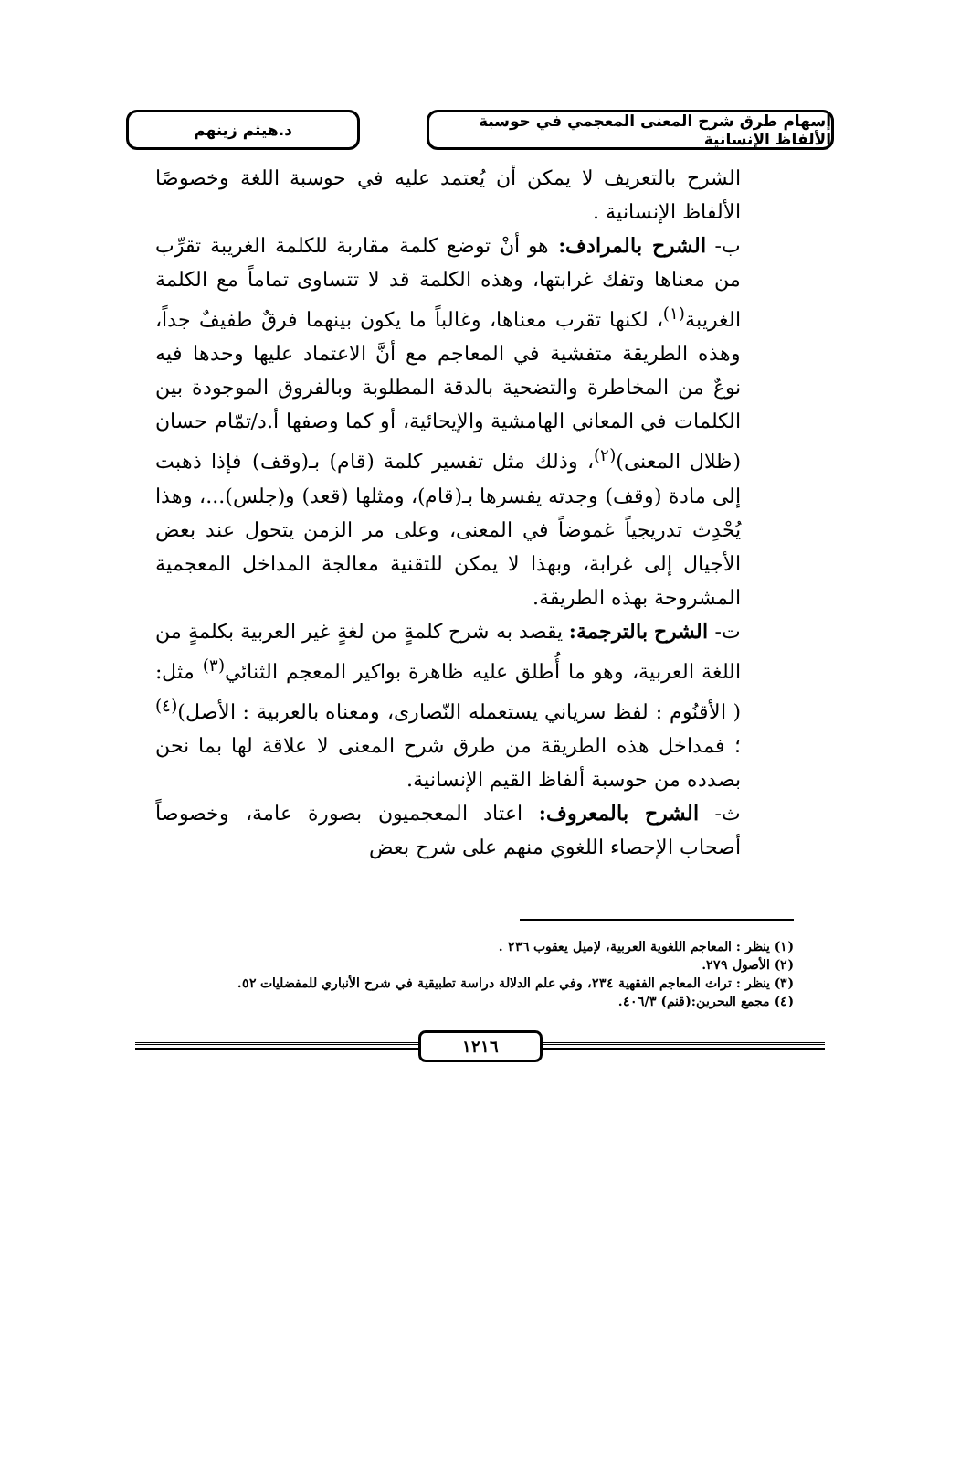إسهام طرق شرح المعنى المعجمي في حوسبة الألفاظ الإنسانية
د.هيثم زينهم
الشرح بالتعريف لا يمكن أن يُعتمد عليه في حوسبة اللغة وخصوصًا الألفاظ الإنسانية .
ب- الشرح بالمرادف: هو أنْ توضع كلمة مقاربة للكلمة الغريبة تقرِّب من معناها وتفك غرابتها، وهذه الكلمة قد لا تتساوى تماماً مع الكلمة الغريبة<sup>(١)</sup>، لكنها تقرب معناها، وغالباً ما يكون بينهما فرقٌ طفيفٌ جداً، وهذه الطريقة متفشية في المعاجم مع أنَّ الاعتماد عليها وحدها فيه نوعٌ من المخاطرة والتضحية بالدقة المطلوبة وبالفروق الموجودة بين الكلمات في المعاني الهامشية والإيحائية، أو كما وصفها أ.د/تمّام حسان (ظلال المعنى)<sup>(٢)</sup>، وذلك مثل تفسير كلمة (قام) بـ(وقف) فإذا ذهبت إلى مادة (وقف) وجدته يفسرها بـ(قام)، ومثلها (قعد) و(جلس)...، وهذا يُحْدِث تدريجياً غموضاً في المعنى، وعلى مر الزمن يتحول عند بعض الأجيال إلى غرابة، وبهذا لا يمكن للتقنية معالجة المداخل المعجمية المشروحة بهذه الطريقة.
ت- الشرح بالترجمة: يقصد به شرح كلمةٍ من لغةٍ غير العربية بكلمةٍ من اللغة العربية، وهو ما أُطلق عليه ظاهرة بواكير المعجم الثنائي<sup>(٣)</sup> مثل: ( الأقنُوم : لفظ سرياني يستعمله النّصارى، ومعناه بالعربية : الأصل)<sup>(٤)</sup> ؛ فمداخل هذه الطريقة من طرق شرح المعنى لا علاقة لها بما نحن بصدده من حوسبة ألفاظ القيم الإنسانية.
ث- الشرح بالمعروف: اعتاد المعجميون بصورة عامة، وخصوصاً أصحاب الإحصاء اللغوي منهم على شرح بعض
(١) ينظر : المعاجم اللغوية العربية، لإميل يعقوب ٢٣٦ .
(٢) الأصول ٢٧٩.
(٣) ينظر : تراث المعاجم الفقهية ٢٣٤، وفي علم الدلالة دراسة تطبيقية في شرح الأنباري للمفضليات ٥٢.
(٤) مجمع البحرين:(قنم) ٤٠٦/٣.
١٢١٦